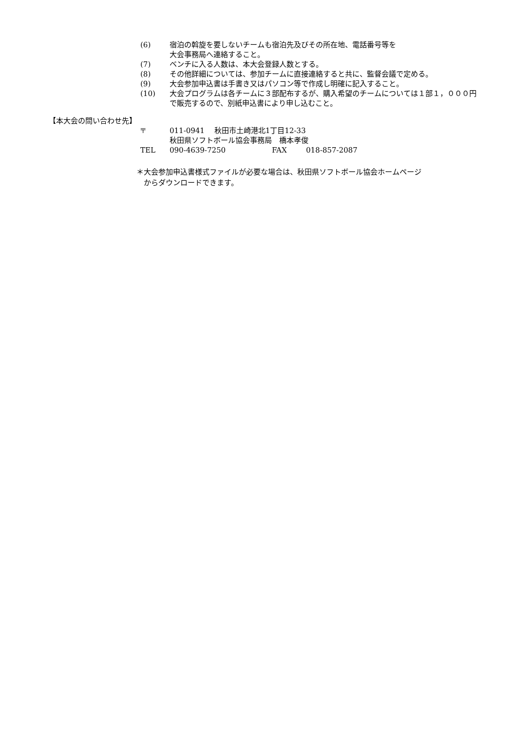(6) 宿泊の斡旋を要しないチームも宿泊先及びその所在地、電話番号等を
大会事務局へ連絡すること。
(7) ベンチに入る人数は、本大会登録人数とする。
(8) その他詳細については、参加チームに直接連絡すると共に、監督会議で定める。
(9) 大会参加申込書は手書き又はパソコン等で作成し明確に記入すること。
(10) 大会プログラムは各チームに３部配布するが、購入希望のチームについては１部１，０００円で販売するので、別紙申込書により申し込むこと。
【本大会の問い合わせ先】
〒 011-0941　 秋田市土崎港北1丁目12-33
秋田県ソフトボール協会事務局　橋本孝俊
TEL 090-4639-7250 FAX 018-857-2087
＊大会参加申込書様式ファイルが必要な場合は、秋田県ソフトボール協会ホームページ
　からダウンロードできます。